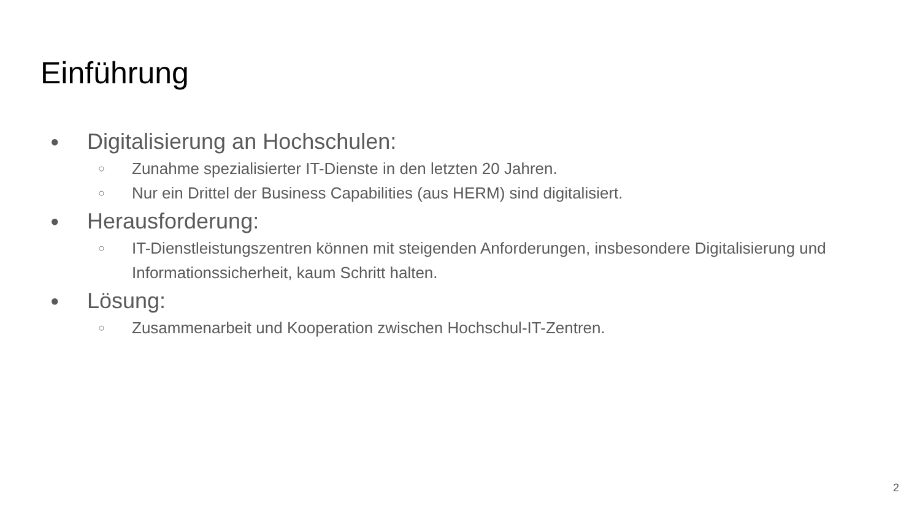Einführung
● Digitalisierung an Hochschulen:
○ Zunahme spezialisierter IT-Dienste in den letzten 20 Jahren.
○ Nur ein Drittel der Business Capabilities (aus HERM) sind digitalisiert.
● Herausforderung:
○ IT-Dienstleistungszentren können mit steigenden Anforderungen, insbesondere Digitalisierung und Informationssicherheit, kaum Schritt halten.
● Lösung:
○ Zusammenarbeit und Kooperation zwischen Hochschul-IT-Zentren.
2